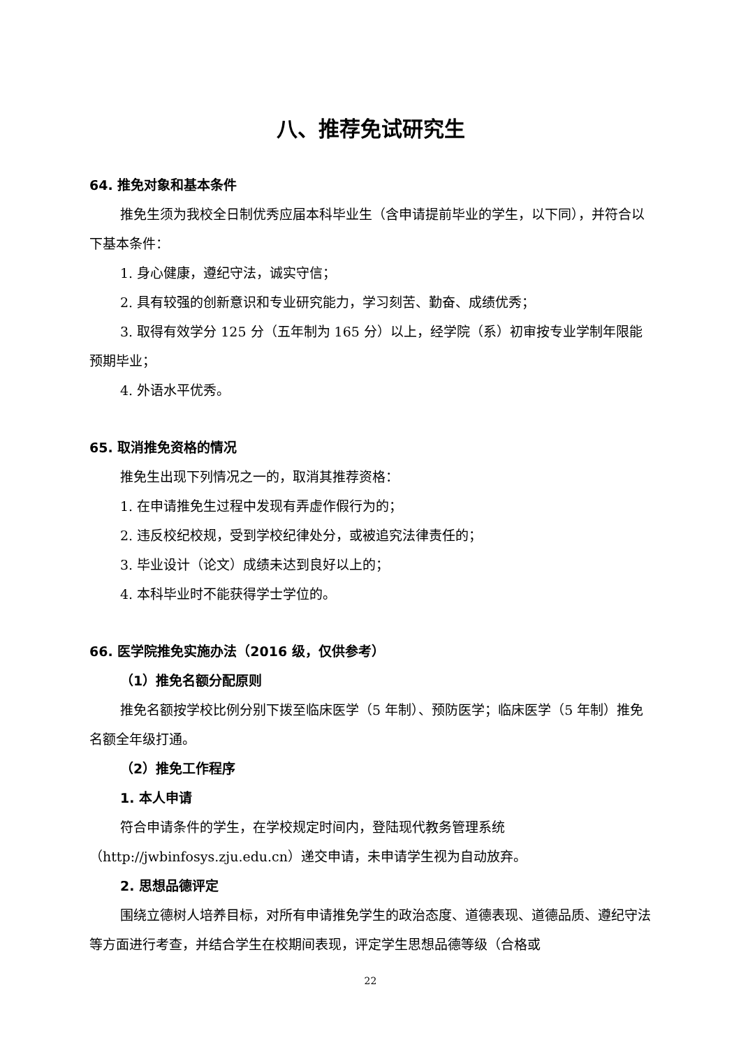八、推荐免试研究生
64. 推免对象和基本条件
推免生须为我校全日制优秀应届本科毕业生（含申请提前毕业的学生，以下同），并符合以下基本条件：
1. 身心健康，遵纪守法，诚实守信；
2. 具有较强的创新意识和专业研究能力，学习刻苦、勤奋、成绩优秀；
3. 取得有效学分 125 分（五年制为 165 分）以上，经学院（系）初审按专业学制年限能预期毕业；
4. 外语水平优秀。
65. 取消推免资格的情况
推免生出现下列情况之一的，取消其推荐资格：
1. 在申请推免生过程中发现有弄虚作假行为的；
2. 违反校纪校规，受到学校纪律处分，或被追究法律责任的；
3. 毕业设计（论文）成绩未达到良好以上的；
4. 本科毕业时不能获得学士学位的。
66. 医学院推免实施办法（2016 级，仅供参考）
（1）推免名额分配原则
推免名额按学校比例分别下拨至临床医学（5 年制）、预防医学；临床医学（5 年制）推免名额全年级打通。
（2）推免工作程序
1. 本人申请
符合申请条件的学生，在学校规定时间内，登陆现代教务管理系统（http://jwbinfosys.zju.edu.cn）递交申请，未申请学生视为自动放弃。
2. 思想品德评定
围绕立德树人培养目标，对所有申请推免学生的政治态度、道德表现、道德品质、遵纪守法等方面进行考查，并结合学生在校期间表现，评定学生思想品德等级（合格或
22